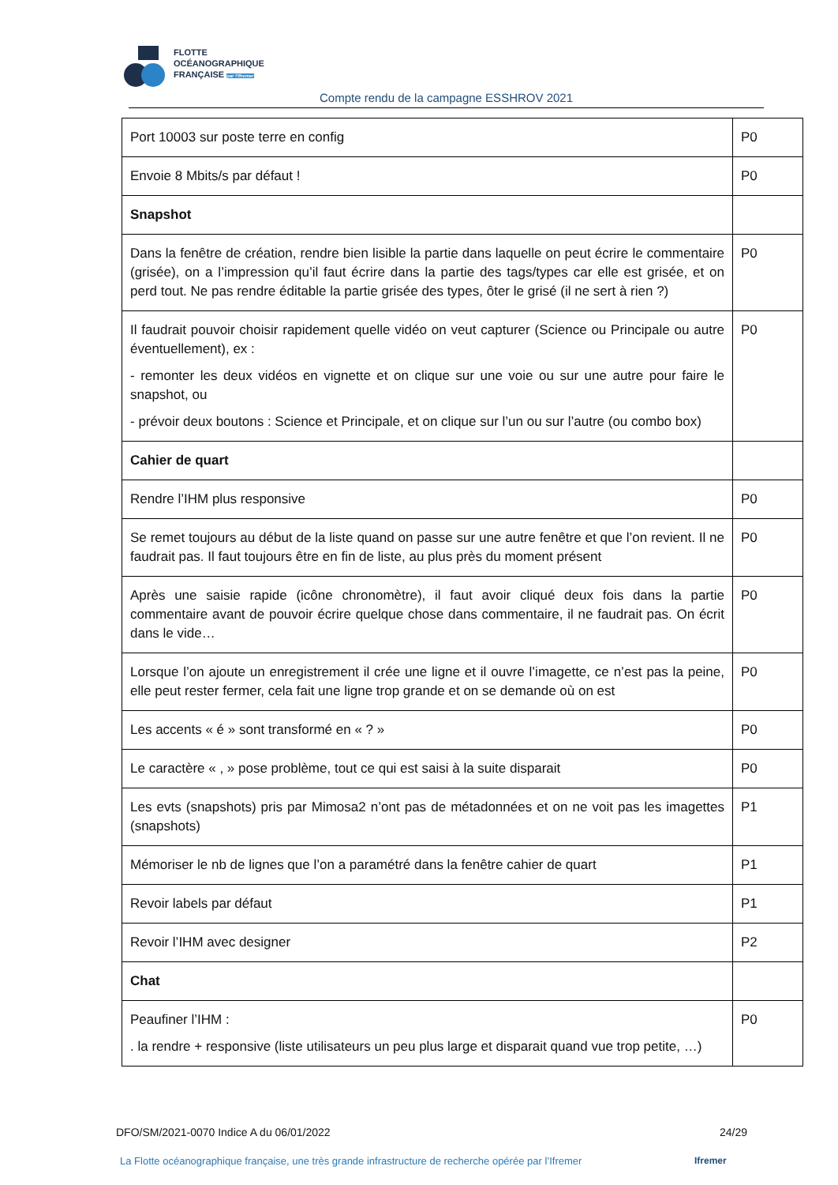FLOTTE
OCÉANOGRAPHIQUE
FRANÇAISE par l'Ifremer
Compte rendu de la campagne ESSHROV 2021
| Port 10003 sur poste terre en config | P0 |
| Envoie 8 Mbits/s par défaut ! | P0 |
| Snapshot | |
| Dans la fenêtre de création, rendre bien lisible la partie dans laquelle on peut écrire le commentaire (grisée), on a l’impression qu’il faut écrire dans la partie des tags/types car elle est grisée, et on perd tout. Ne pas rendre éditable la partie grisée des types, ôter le grisé (il ne sert à rien ?) | P0 |
| Il faudrait pouvoir choisir rapidement quelle vidéo on veut capturer (Science ou Principale ou autre éventuellement), ex : - remonter les deux vidéos en vignette et on clique sur une voie ou sur une autre pour faire le snapshot, ou - prévoir deux boutons : Science et Principale, et on clique sur l’un ou sur l’autre (ou combo box) | P0 |
| Cahier de quart | |
| Rendre l’IHM plus responsive | P0 |
| Se remet toujours au début de la liste quand on passe sur une autre fenêtre et que l’on revient. Il ne faudrait pas. Il faut toujours être en fin de liste, au plus près du moment présent | P0 |
| Après une saisie rapide (icône chronomètre), il faut avoir cliqué deux fois dans la partie commentaire avant de pouvoir écrire quelque chose dans commentaire, il ne faudrait pas. On écrit dans le vide… | P0 |
| Lorsque l’on ajoute un enregistrement il crée une ligne et il ouvre l’imagette, ce n’est pas la peine, elle peut rester fermer, cela fait une ligne trop grande et on se demande où on est | P0 |
| Les accents « é » sont transformé en « ? » | P0 |
| Le caractère « , » pose problème, tout ce qui est saisi à la suite disparait | P0 |
| Les evts (snapshots) pris par Mimosa2 n’ont pas de métadonnées et on ne voit pas les imagettes (snapshots) | P1 |
| Mémoriser le nb de lignes que l’on a paramétré dans la fenêtre cahier de quart | P1 |
| Revoir labels par défaut | P1 |
| Revoir l’IHM avec designer | P2 |
| Chat | |
| Peaufiner l’IHM : . la rendre + responsive (liste utilisateurs un peu plus large et disparait quand vue trop petite, …) | P0 |
DFO/SM/2021-0070 Indice A du 06/01/2022 24/29
La Flotte océanographique française, une très grande infrastructure de recherche opérée par l’Ifremer
Ifremer